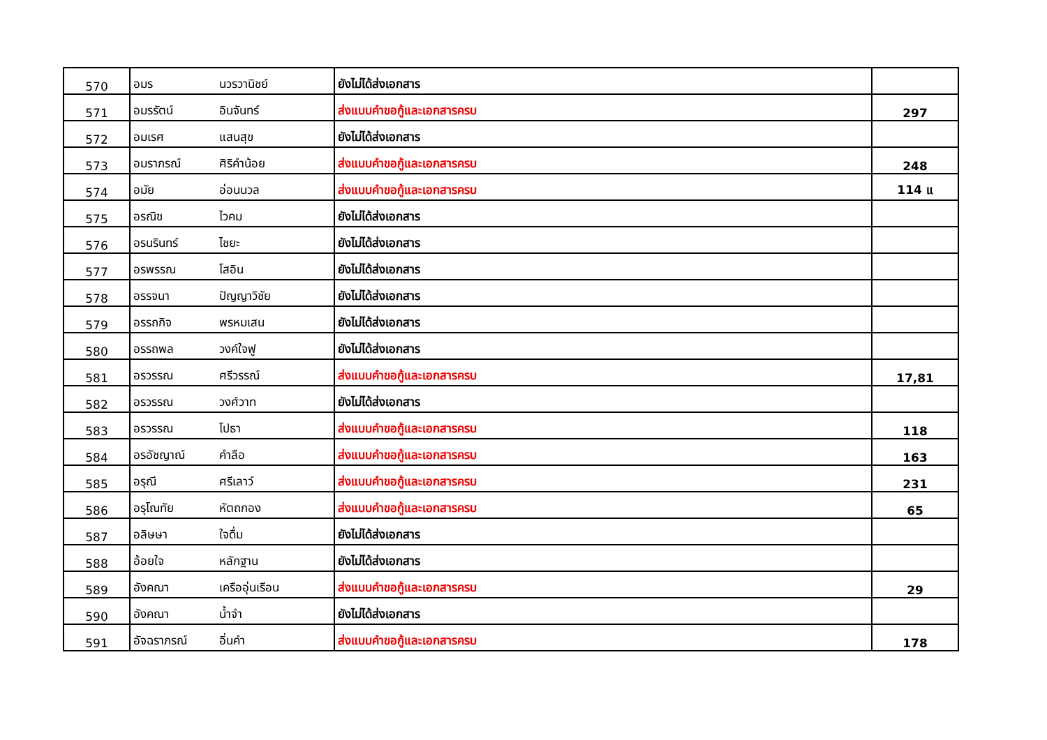| 570 | อมร | นวรวานิชย์ | ยังไม่ได้ส่งเอกสาร | |
| 571 | อมรรัตน์ | อินจันทร์ | ส่งแบบคำขอกู้และเอกสารครบ | 297 |
| 572 | อมเรศ | แสนสุข | ยังไม่ได้ส่งเอกสาร | |
| 573 | อมราภรณ์ | ศิริคำน้อย | ส่งแบบคำขอกู้และเอกสารครบ | 248 |
| 574 | อมัย | อ่อนนวล | ส่งแบบคำขอกู้และเอกสารครบ | 114 แ |
| 575 | อรณิช | ไวคม | ยังไม่ได้ส่งเอกสาร | |
| 576 | อรนรินทร์ | ไชยะ | ยังไม่ได้ส่งเอกสาร | |
| 577 | อรพรรณ | โสอิน | ยังไม่ได้ส่งเอกสาร | |
| 578 | อรรจนา | ปัญญาวิชัย | ยังไม่ได้ส่งเอกสาร | |
| 579 | อรรถกิจ | พรหมเสน | ยังไม่ได้ส่งเอกสาร | |
| 580 | อรรถพล | วงค์ใจฟู | ยังไม่ได้ส่งเอกสาร | |
| 581 | อรวรรณ | ศรีวรรณ์ | ส่งแบบคำขอกู้และเอกสารครบ | 17,81 |
| 582 | อรวรรณ | วงศ์วาท | ยังไม่ได้ส่งเอกสาร | |
| 583 | อรวรรณ | โปธา | ส่งแบบคำขอกู้และเอกสารครบ | 118 |
| 584 | อรอัชญาณ์ | คำลือ | ส่งแบบคำขอกู้และเอกสารครบ | 163 |
| 585 | อรุณี | ศรีเลาว์ | ส่งแบบคำขอกู้และเอกสารครบ | 231 |
| 586 | อรุโณทัย | หัตถกอง | ส่งแบบคำขอกู้และเอกสารครบ | 65 |
| 587 | อลิษษา | ใจดื่ม | ยังไม่ได้ส่งเอกสาร | |
| 588 | อ้อยใจ | หลักฐาน | ยังไม่ได้ส่งเอกสาร | |
| 589 | อังคณา | เครืออุ่นเรือน | ส่งแบบคำขอกู้และเอกสารครบ | 29 |
| 590 | อังคณา | น้ำจำ | ยังไม่ได้ส่งเอกสาร | |
| 591 | อัจฉราภรณ์ | อิ่นคำ | ส่งแบบคำขอกู้และเอกสารครบ | 178 |